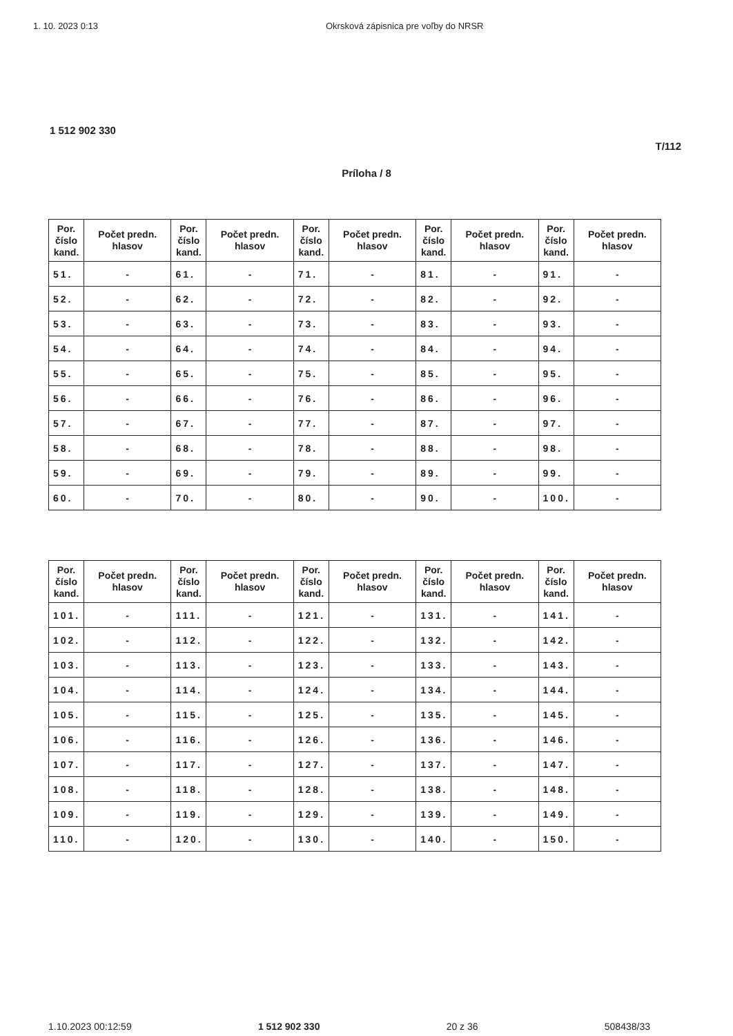1. 10. 2023 0:13 Okrsková zápisnica pre voľby do NRSR
1 512 902 330
T/112
Príloha / 8
| Por. číslo kand. | Počet predn. hlasov | Por. číslo kand. | Počet predn. hlasov | Por. číslo kand. | Počet predn. hlasov | Por. číslo kand. | Počet predn. hlasov | Por. číslo kand. | Počet predn. hlasov |
| --- | --- | --- | --- | --- | --- | --- | --- | --- | --- |
| 51. | - | 61. | - | 71. | - | 81. | - | 91. | - |
| 52. | - | 62. | - | 72. | - | 82. | - | 92. | - |
| 53. | - | 63. | - | 73. | - | 83. | - | 93. | - |
| 54. | - | 64. | - | 74. | - | 84. | - | 94. | - |
| 55. | - | 65. | - | 75. | - | 85. | - | 95. | - |
| 56. | - | 66. | - | 76. | - | 86. | - | 96. | - |
| 57. | - | 67. | - | 77. | - | 87. | - | 97. | - |
| 58. | - | 68. | - | 78. | - | 88. | - | 98. | - |
| 59. | - | 69. | - | 79. | - | 89. | - | 99. | - |
| 60. | - | 70. | - | 80. | - | 90. | - | 100. | - |
| Por. číslo kand. | Počet predn. hlasov | Por. číslo kand. | Počet predn. hlasov | Por. číslo kand. | Počet predn. hlasov | Por. číslo kand. | Počet predn. hlasov | Por. číslo kand. | Počet predn. hlasov |
| --- | --- | --- | --- | --- | --- | --- | --- | --- | --- |
| 101. | - | 111. | - | 121. | - | 131. | - | 141. | - |
| 102. | - | 112. | - | 122. | - | 132. | - | 142. | - |
| 103. | - | 113. | - | 123. | - | 133. | - | 143. | - |
| 104. | - | 114. | - | 124. | - | 134. | - | 144. | - |
| 105. | - | 115. | - | 125. | - | 135. | - | 145. | - |
| 106. | - | 116. | - | 126. | - | 136. | - | 146. | - |
| 107. | - | 117. | - | 127. | - | 137. | - | 147. | - |
| 108. | - | 118. | - | 128. | - | 138. | - | 148. | - |
| 109. | - | 119. | - | 129. | - | 139. | - | 149. | - |
| 110. | - | 120. | - | 130. | - | 140. | - | 150. | - |
1.10.2023 00:12:59 1 512 902 330 20 z 36 508438/33